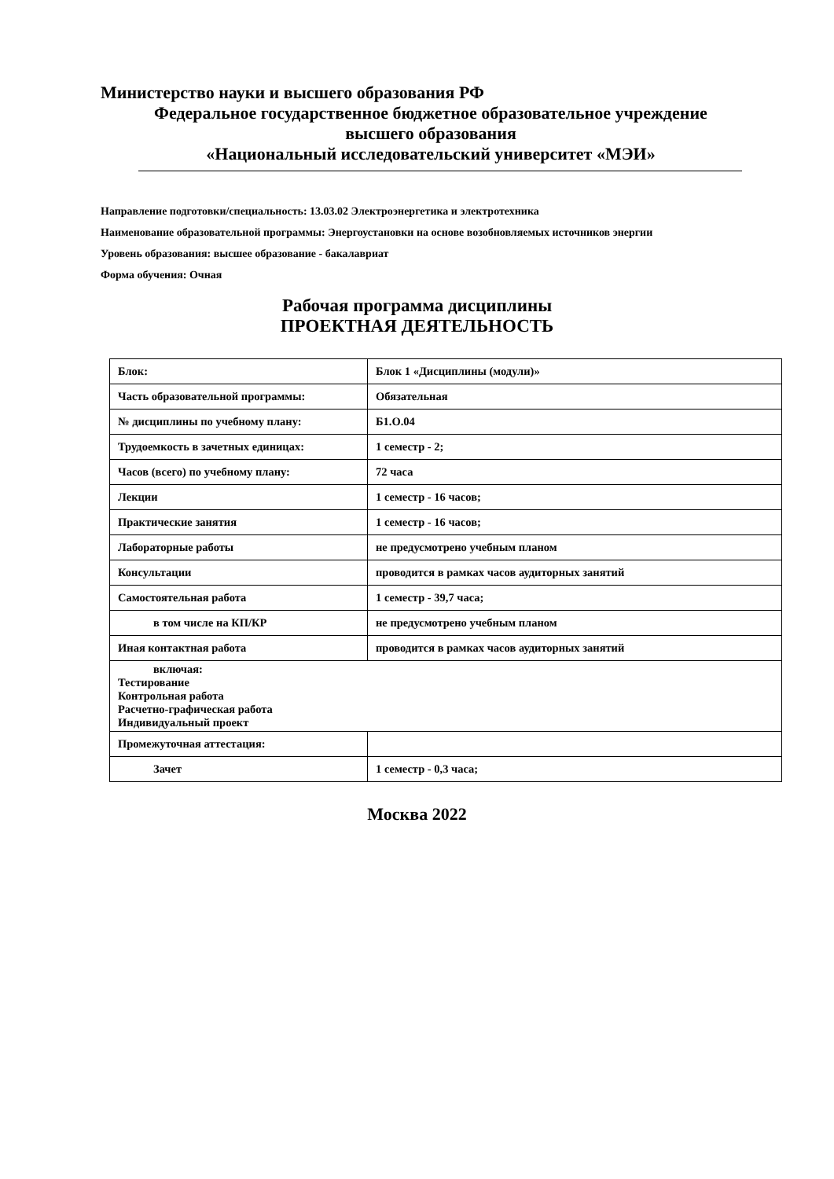Министерство науки и высшего образования РФ
Федеральное государственное бюджетное образовательное учреждение
высшего образования
«Национальный исследовательский университет «МЭИ»
Направление подготовки/специальность: 13.03.02 Электроэнергетика и электротехника
Наименование образовательной программы: Энергоустановки на основе возобновляемых источников энергии
Уровень образования: высшее образование - бакалавриат
Форма обучения: Очная
Рабочая программа дисциплины
ПРОЕКТНАЯ ДЕЯТЕЛЬНОСТЬ
| Блок: | Блок 1 «Дисциплины (модули)» |
| Часть образовательной программы: | Обязательная |
| № дисциплины по учебному плану: | Б1.О.04 |
| Трудоемкость в зачетных единицах: | 1 семестр - 2; |
| Часов (всего) по учебному плану: | 72 часа |
| Лекции | 1 семестр - 16 часов; |
| Практические занятия | 1 семестр - 16 часов; |
| Лабораторные работы | не предусмотрено учебным планом |
| Консультации | проводится в рамках часов аудиторных занятий |
| Самостоятельная работа | 1 семестр - 39,7 часа; |
| в том числе на КП/КР | не предусмотрено учебным планом |
| Иная контактная работа | проводится в рамках часов аудиторных занятий |
| включая: Тестирование Контрольная работа Расчетно-графическая работа Индивидуальный проект | |
| Промежуточная аттестация: | |
| Зачет | 1 семестр - 0,3 часа; |
Москва 2022